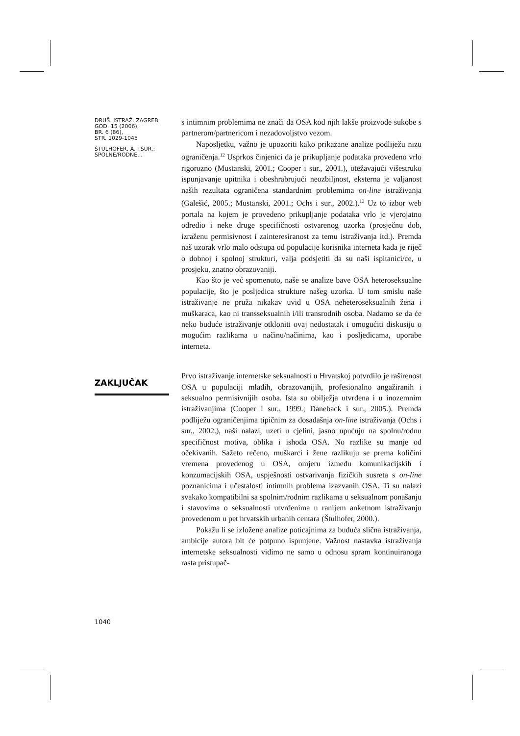DRUŠ. ISTRAŽ. ZAGREB
GOD. 15 (2006),
BR. 6 (86),
STR. 1029-1045
ŠTULHOFER, A. I SUR.:
SPOLNE/RODNE...
s intimnim problemima ne znači da OSA kod njih lakše proizvode sukobe s partnerom/partnericom i nezadovoljstvo vezom.
Naposljetku, važno je upozoriti kako prikazane analize podliježu nizu ograničenja.<sup>12</sup> Usprkos činjenici da je prikupljanje podataka provedeno vrlo rigorozno (Mustanski, 2001.; Cooper i sur., 2001.), otežavajući višestruko ispunjavanje upitnika i obeshrabrujući neozbiljnost, eksterna je valjanost naših rezultata ograničena standardnim problemima on-line istraživanja (Galešić, 2005.; Mustanski, 2001.; Ochs i sur., 2002.).<sup>13</sup> Uz to izbor web portala na kojem je provedeno prikupljanje podataka vrlo je vjerojatno odredio i neke druge specifičnosti ostvarenog uzorka (prosječnu dob, izraženu permisivnost i zainteresiranost za temu istraživanja itd.). Premda naš uzorak vrlo malo odstupa od populacije korisnika interneta kada je riječ o dobnoj i spolnoj strukturi, valja podsjetiti da su naši ispitanici/ce, u prosjeku, znatno obrazovaniji.
Kao što je već spomenuto, naše se analize bave OSA heteroseksualne populacije, što je posljedica strukture našeg uzorka. U tom smislu naše istraživanje ne pruža nikakav uvid u OSA neheteroseksualnih žena i muškaraca, kao ni transseksualnih i/ili transrodnih osoba. Nadamo se da će neko buduće istraživanje otkloniti ovaj nedostatak i omogućiti diskusiju o mogućim razlikama u načinu/načinima, kao i posljedicama, uporabe interneta.
Prvo istraživanje internetske seksualnosti u Hrvatskoj potvrdilo je raširenost OSA u populaciji mlađih, obrazovanijih, profesionalno angažiranih i seksualno permisivnijih osoba. Ista su obilježja utvrđena i u inozemnim istraživanjima (Cooper i sur., 1999.; Daneback i sur., 2005.). Premda podliježu ograničenjima tipičnim za dosadašnja on-line istraživanja (Ochs i sur., 2002.), naši nalazi, uzeti u cjelini, jasno upućuju na spolnu/rodnu specifičnost motiva, oblika i ishoda OSA. No razlike su manje od očekivanih. Sažeto rečeno, muškarci i žene razlikuju se prema količini vremena provedenog u OSA, omjeru između komunikacijskih i konzumacijskih OSA, uspješnosti ostvarivanja fizičkih susreta s on-line poznanicima i učestalosti intimnih problema izazvanih OSA. Ti su nalazi svakako kompatibilni sa spolnim/rodnim razlikama u seksualnom ponašanju i stavovima o seksualnosti utvrđenima u ranijem anketnom istraživanju provedenom u pet hrvatskih urbanih centara (Štulhofer, 2000.).
Pokažu li se izložene analize poticajnima za buduća slična istraživanja, ambicije autora bit će potpuno ispunjene. Važnost nastavka istraživanja internetske seksualnosti vidimo ne samo u odnosu spram kontinuiranoga rasta pristupač-
ZAKLJUČAK
1040